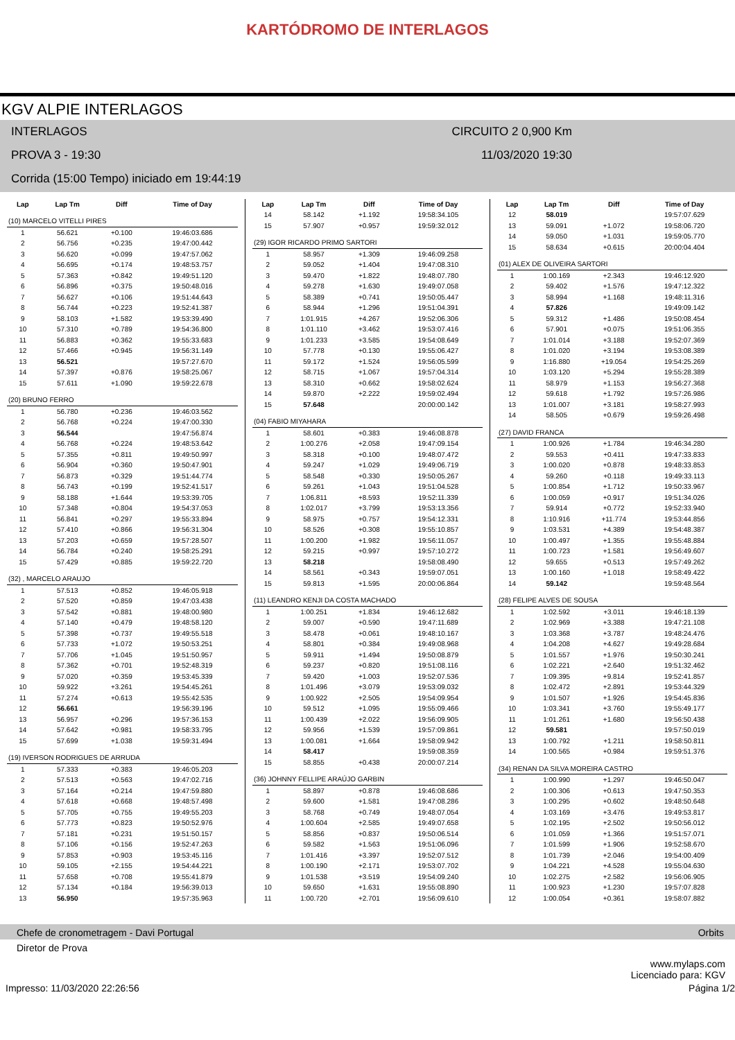KARTÓDROMO DE INTERLAGOS
KGV ALPIE INTERLAGOS
INTERLAGOS CIRCUITO 2 0,900 Km
PROVA 3 - 19:30 11/03/2020 19:30
Corrida (15:00 Tempo) iniciado em 19:44:19
| Lap | Lap Tm | Diff | Time of Day |
| --- | --- | --- | --- |
| (10) MARCELO VITELLI PIRES | | | |
| 1 | 56.621 | +0.100 | 19:46:03.686 |
| 2 | 56.756 | +0.235 | 19:47:00.442 |
| 3 | 56.620 | +0.099 | 19:47:57.062 |
| 4 | 56.695 | +0.174 | 19:48:53.757 |
| 5 | 57.363 | +0.842 | 19:49:51.120 |
| 6 | 56.896 | +0.375 | 19:50:48.016 |
| 7 | 56.627 | +0.106 | 19:51:44.643 |
| 8 | 56.744 | +0.223 | 19:52:41.387 |
| 9 | 58.103 | +1.582 | 19:53:39.490 |
| 10 | 57.310 | +0.789 | 19:54:36.800 |
| 11 | 56.883 | +0.362 | 19:55:33.683 |
| 12 | 57.466 | +0.945 | 19:56:31.149 |
| 13 | 56.521 | | 19:57:27.670 |
| 14 | 57.397 | +0.876 | 19:58:25.067 |
| 15 | 57.611 | +1.090 | 19:59:22.678 |
| (20) BRUNO FERRO | | | |
| 1 | 56.780 | +0.236 | 19:46:03.562 |
| 2 | 56.768 | +0.224 | 19:47:00.330 |
| 3 | 56.544 | | 19:47:56.874 |
| 4 | 56.768 | +0.224 | 19:48:53.642 |
| 5 | 57.355 | +0.811 | 19:49:50.997 |
| 6 | 56.904 | +0.360 | 19:50:47.901 |
| 7 | 56.873 | +0.329 | 19:51:44.774 |
| 8 | 56.743 | +0.199 | 19:52:41.517 |
| 9 | 58.188 | +1.644 | 19:53:39.705 |
| 10 | 57.348 | +0.804 | 19:54:37.053 |
| 11 | 56.841 | +0.297 | 19:55:33.894 |
| 12 | 57.410 | +0.866 | 19:56:31.304 |
| 13 | 57.203 | +0.659 | 19:57:28.507 |
| 14 | 56.784 | +0.240 | 19:58:25.291 |
| 15 | 57.429 | +0.885 | 19:59:22.720 |
| (32) , MARCELO ARAUJO | | | |
| 1 | 57.513 | +0.852 | 19:46:05.918 |
| 2 | 57.520 | +0.859 | 19:47:03.438 |
| 3 | 57.542 | +0.881 | 19:48:00.980 |
| 4 | 57.140 | +0.479 | 19:48:58.120 |
| 5 | 57.398 | +0.737 | 19:49:55.518 |
| 6 | 57.733 | +1.072 | 19:50:53.251 |
| 7 | 57.706 | +1.045 | 19:51:50.957 |
| 8 | 57.362 | +0.701 | 19:52:48.319 |
| 9 | 57.020 | +0.359 | 19:53:45.339 |
| 10 | 59.922 | +3.261 | 19:54:45.261 |
| 11 | 57.274 | +0.613 | 19:55:42.535 |
| 12 | 56.661 | | 19:56:39.196 |
| 13 | 56.957 | +0.296 | 19:57:36.153 |
| 14 | 57.642 | +0.981 | 19:58:33.795 |
| 15 | 57.699 | +1.038 | 19:59:31.494 |
| (19) IVERSON RODRIGUES DE ARRUDA | | | |
| 1 | 57.333 | +0.383 | 19:46:05.203 |
| 2 | 57.513 | +0.563 | 19:47:02.716 |
| 3 | 57.164 | +0.214 | 19:47:59.880 |
| 4 | 57.618 | +0.668 | 19:48:57.498 |
| 5 | 57.705 | +0.755 | 19:49:55.203 |
| 6 | 57.773 | +0.823 | 19:50:52.976 |
| 7 | 57.181 | +0.231 | 19:51:50.157 |
| 8 | 57.106 | +0.156 | 19:52:47.263 |
| 9 | 57.853 | +0.903 | 19:53:45.116 |
| 10 | 59.105 | +2.155 | 19:54:44.221 |
| 11 | 57.658 | +0.708 | 19:55:41.879 |
| 12 | 57.134 | +0.184 | 19:56:39.013 |
| 13 | 56.950 | | 19:57:35.963 |
| Lap | Lap Tm | Diff | Time of Day |
| --- | --- | --- | --- |
| 14 | 58.142 | +1.192 | 19:58:34.105 |
| 15 | 57.907 | +0.957 | 19:59:32.012 |
| (29) IGOR RICARDO PRIMO SARTORI | | | |
| 1 | 58.957 | +1.309 | 19:46:09.258 |
| 2 | 59.052 | +1.404 | 19:47:08.310 |
| 3 | 59.470 | +1.822 | 19:48:07.780 |
| 4 | 59.278 | +1.630 | 19:49:07.058 |
| 5 | 58.389 | +0.741 | 19:50:05.447 |
| 6 | 58.944 | +1.296 | 19:51:04.391 |
| 7 | 1:01.915 | +4.267 | 19:52:06.306 |
| 8 | 1:01.110 | +3.462 | 19:53:07.416 |
| 9 | 1:01.233 | +3.585 | 19:54:08.649 |
| 10 | 57.778 | +0.130 | 19:55:06.427 |
| 11 | 59.172 | +1.524 | 19:56:05.599 |
| 12 | 58.715 | +1.067 | 19:57:04.314 |
| 13 | 58.310 | +0.662 | 19:58:02.624 |
| 14 | 59.870 | +2.222 | 19:59:02.494 |
| 15 | 57.648 | | 20:00:00.142 |
| (04) FABIO MIYAHARA | | | |
| 1 | 58.601 | +0.383 | 19:46:08.878 |
| 2 | 1:00.276 | +2.058 | 19:47:09.154 |
| 3 | 58.318 | +0.100 | 19:48:07.472 |
| 4 | 59.247 | +1.029 | 19:49:06.719 |
| 5 | 58.548 | +0.330 | 19:50:05.267 |
| 6 | 59.261 | +1.043 | 19:51:04.528 |
| 7 | 1:06.811 | +8.593 | 19:52:11.339 |
| 8 | 1:02.017 | +3.799 | 19:53:13.356 |
| 9 | 58.975 | +0.757 | 19:54:12.331 |
| 10 | 58.526 | +0.308 | 19:55:10.857 |
| 11 | 1:00.200 | +1.982 | 19:56:11.057 |
| 12 | 59.215 | +0.997 | 19:57:10.272 |
| 13 | 58.218 | | 19:58:08.490 |
| 14 | 58.561 | +0.343 | 19:59:07.051 |
| 15 | 59.813 | +1.595 | 20:00:06.864 |
| (11) LEANDRO KENJI DA COSTA MACHADO | | | |
| 1 | 1:00.251 | +1.834 | 19:46:12.682 |
| 2 | 59.007 | +0.590 | 19:47:11.689 |
| 3 | 58.478 | +0.061 | 19:48:10.167 |
| 4 | 58.801 | +0.384 | 19:49:08.968 |
| 5 | 59.911 | +1.494 | 19:50:08.879 |
| 6 | 59.237 | +0.820 | 19:51:08.116 |
| 7 | 59.420 | +1.003 | 19:52:07.536 |
| 8 | 1:01.496 | +3.079 | 19:53:09.032 |
| 9 | 1:00.922 | +2.505 | 19:54:09.954 |
| 10 | 59.512 | +1.095 | 19:55:09.466 |
| 11 | 1:00.439 | +2.022 | 19:56:09.905 |
| 12 | 59.956 | +1.539 | 19:57:09.861 |
| 13 | 1:00.081 | +1.664 | 19:58:09.942 |
| 14 | 58.417 | | 19:59:08.359 |
| 15 | 58.855 | +0.438 | 20:00:07.214 |
| (36) JOHNNY FELLIPE ARAÚJO GARBIN | | | |
| 1 | 58.897 | +0.878 | 19:46:08.686 |
| 2 | 59.600 | +1.581 | 19:47:08.286 |
| 3 | 58.768 | +0.749 | 19:48:07.054 |
| 4 | 1:00.604 | +2.585 | 19:49:07.658 |
| 5 | 58.856 | +0.837 | 19:50:06.514 |
| 6 | 59.582 | +1.563 | 19:51:06.096 |
| 7 | 1:01.416 | +3.397 | 19:52:07.512 |
| 8 | 1:00.190 | +2.171 | 19:53:07.702 |
| 9 | 1:01.538 | +3.519 | 19:54:09.240 |
| 10 | 59.650 | +1.631 | 19:55:08.890 |
| 11 | 1:00.720 | +2.701 | 19:56:09.610 |
| Lap | Lap Tm | Diff | Time of Day |
| --- | --- | --- | --- |
| 12 | 58.019 | | 19:57:07.629 |
| 13 | 59.091 | +1.072 | 19:58:06.720 |
| 14 | 59.050 | +1.031 | 19:59:05.770 |
| 15 | 58.634 | +0.615 | 20:00:04.404 |
| (01) ALEX DE OLIVEIRA SARTORI | | | |
| 1 | 1:00.169 | +2.343 | 19:46:12.920 |
| 2 | 59.402 | +1.576 | 19:47:12.322 |
| 3 | 58.994 | +1.168 | 19:48:11.316 |
| 4 | 57.826 | | 19:49:09.142 |
| 5 | 59.312 | +1.486 | 19:50:08.454 |
| 6 | 57.901 | +0.075 | 19:51:06.355 |
| 7 | 1:01.014 | +3.188 | 19:52:07.369 |
| 8 | 1:01.020 | +3.194 | 19:53:08.389 |
| 9 | 1:16.880 | +19.054 | 19:54:25.269 |
| 10 | 1:03.120 | +5.294 | 19:55:28.389 |
| 11 | 58.979 | +1.153 | 19:56:27.368 |
| 12 | 59.618 | +1.792 | 19:57:26.986 |
| 13 | 1:01.007 | +3.181 | 19:58:27.993 |
| 14 | 58.505 | +0.679 | 19:59:26.498 |
| (27) DAVID FRANCA | | | |
| 1 | 1:00.926 | +1.784 | 19:46:34.280 |
| 2 | 59.553 | +0.411 | 19:47:33.833 |
| 3 | 1:00.020 | +0.878 | 19:48:33.853 |
| 4 | 59.260 | +0.118 | 19:49:33.113 |
| 5 | 1:00.854 | +1.712 | 19:50:33.967 |
| 6 | 1:00.059 | +0.917 | 19:51:34.026 |
| 7 | 59.914 | +0.772 | 19:52:33.940 |
| 8 | 1:10.916 | +11.774 | 19:53:44.856 |
| 9 | 1:03.531 | +4.389 | 19:54:48.387 |
| 10 | 1:00.497 | +1.355 | 19:55:48.884 |
| 11 | 1:00.723 | +1.581 | 19:56:49.607 |
| 12 | 59.655 | +0.513 | 19:57:49.262 |
| 13 | 1:00.160 | +1.018 | 19:58:49.422 |
| 14 | 59.142 | | 19:59:48.564 |
| (28) FELIPE ALVES DE SOUSA | | | |
| 1 | 1:02.592 | +3.011 | 19:46:18.139 |
| 2 | 1:02.969 | +3.388 | 19:47:21.108 |
| 3 | 1:03.368 | +3.787 | 19:48:24.476 |
| 4 | 1:04.208 | +4.627 | 19:49:28.684 |
| 5 | 1:01.557 | +1.976 | 19:50:30.241 |
| 6 | 1:02.221 | +2.640 | 19:51:32.462 |
| 7 | 1:09.395 | +9.814 | 19:52:41.857 |
| 8 | 1:02.472 | +2.891 | 19:53:44.329 |
| 9 | 1:01.507 | +1.926 | 19:54:45.836 |
| 10 | 1:03.341 | +3.760 | 19:55:49.177 |
| 11 | 1:01.261 | +1.680 | 19:56:50.438 |
| 12 | 59.581 | | 19:57:50.019 |
| 13 | 1:00.792 | +1.211 | 19:58:50.811 |
| 14 | 1:00.565 | +0.984 | 19:59:51.376 |
| (34) RENAN DA SILVA MOREIRA CASTRO | | | |
| 1 | 1:00.990 | +1.297 | 19:46:50.047 |
| 2 | 1:00.306 | +0.613 | 19:47:50.353 |
| 3 | 1:00.295 | +0.602 | 19:48:50.648 |
| 4 | 1:03.169 | +3.476 | 19:49:53.817 |
| 5 | 1:02.195 | +2.502 | 19:50:56.012 |
| 6 | 1:01.059 | +1.366 | 19:51:57.071 |
| 7 | 1:01.599 | +1.906 | 19:52:58.670 |
| 8 | 1:01.739 | +2.046 | 19:54:00.409 |
| 9 | 1:04.221 | +4.528 | 19:55:04.630 |
| 10 | 1:02.275 | +2.582 | 19:56:06.905 |
| 11 | 1:00.923 | +1.230 | 19:57:07.828 |
| 12 | 1:00.054 | +0.361 | 19:58:07.882 |
Chefe de cronometragem - Davi Portugal Orbits
Diretor de Prova
www.mylaps.com
Licenciado para: KGV
Impresso: 11/03/2020 22:26:56 Página 1/2